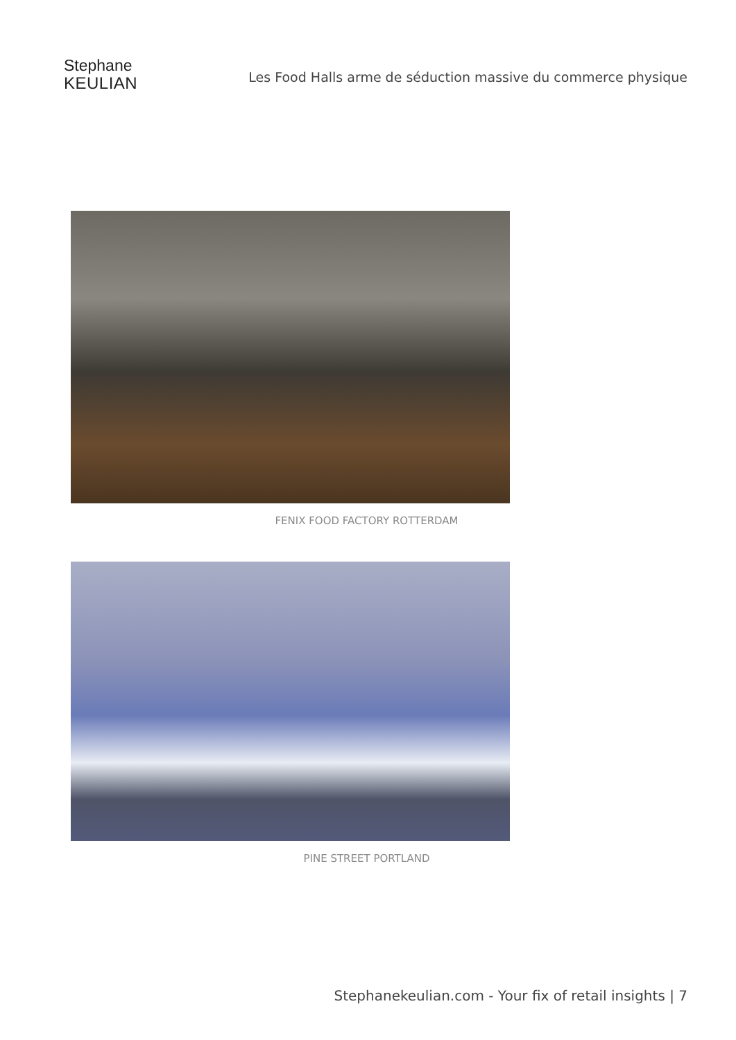Stephane
KEULIAN
Les Food Halls arme de séduction massive du commerce physique
FENIX FOOD FACTORY ROTTERDAM
PINE STREET PORTLAND
Stephanekeulian.com - Your fix of retail insights | 7